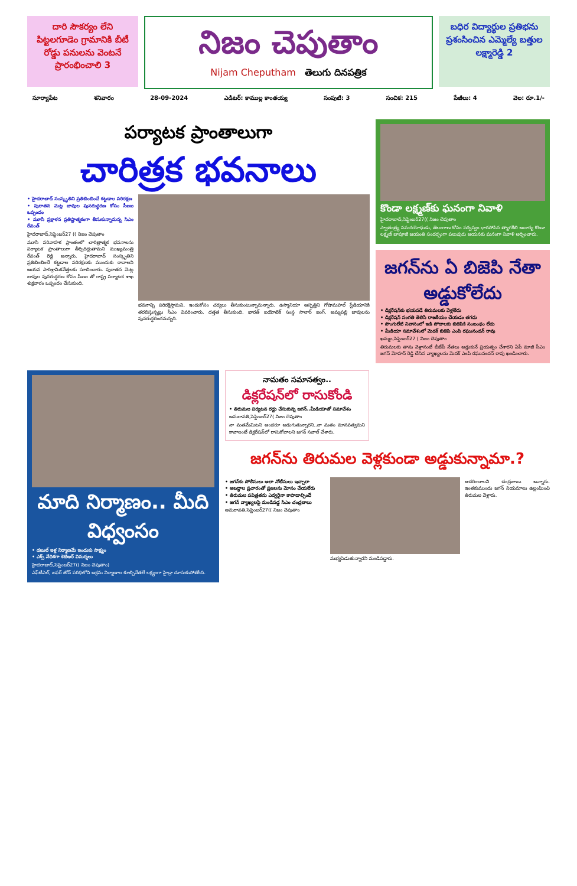దారి సౌకర్యం లేని పిట్టలగూడెం గ్రామానికి బీటీ రోడ్డు పనులను వెంటనే ప్రారంభించాలి 3
నిజం చెపుతాం
Nijam Cheputham తెలుగు దినపత్రిక
బధిర విద్యార్థుల ప్రతిభను ప్రశంసించిన ఎమ్మెల్యే బత్తుల లక్ష్మారెడ్డి 2
సూర్యాపేట శనివారం 28-09-2024 ఎడిటర్: కాముల్ల కాంతయ్య సంపుటి: 3 సంచిక: 215 పేజీలు: 4 వెల: రూ.1/-
పర్యాటక ప్రాంతాలుగా
చారిత్రక భవనాలు
• హైదరాబాద్ సంస్కృతిని ప్రతిబింబించే కట్టడాల పరిరక్షణ
• పురాతన మెట్ల బావుల పునరుద్ధరణ కోసం సీఐఐ ఒప్పందం
• మూసీ ప్రక్షాళన ప్రతిష్టాత్మకంగా తీసుకున్నామన్న సిఎం రేవంత్
హైదరాబాద్,సెప్టెంబర్27 (( నిజం చెపుతాం
మూసీ పరివాహక ప్రాంతంలో చారిత్రాత్మక భవనాలను పర్యాటక ప్రాంతాలుగా తీర్చిదిద్దుతామని ముఖ్యమంత్రి రేవంత్ రెడ్డి అన్నారు. హైదరాబాద్ సంస్కృతిని ప్రతిబింబించే కట్టడాల పరిరక్షణకు ముందుకు రావాలని ఆయన పారిశ్రామికవేత్తలకు సూచించారు. పురాతన మెట్ల బావుల పునరుద్ధరణ కోసం సీఐఐ తో రాష్ట్ర పర్యాటక శాఖ శుక్రవారం ఒప్పందం చేసుకుంది.
భవనాన్ని పరిరక్షిస్తామని, ఇందుకోసం చర్యలు తీసుకుంటున్నామన్నారు. ఉస్మానియా ఆస్పత్రిని గోషామహల్ స్టేడియానికి తరలిస్తున్నట్లు సీఎం వివరించారు. దత్తత తీసుకుంది. భారత్ బయోటెక్ సంస్థ సాలార్ జంగ్, అమ్మపల్లి బావులను పునరుద్ధరించనున్నది.
కొండా లక్ష్మణ్‌కు ఘనంగా నివాళి
హైదరాబాద్,సెప్టెంబర్27(( నిజం చెపుతాం
స్వాతంత్ర్య సమరయోధుడు, తెలంగాణ కోసం సర్వస్వం ధారపోసిన త్యాగశీలి ఆచార్య కొండా లక్ష్మణ్ బాపూజీ జయంతి సందర్భంగా పలువురు ఆయనకు ఘనంగా నివాళి అర్పించారు.
జగన్‌ను ఏ బిజెపి నేతా అడ్డుకోలేదు
• డిక్లరేషన్‌కు భయపడే తిరుమలకు వెళ్లలేదు
• డిక్లరేషన్ సంగతి తెలిసే రాజకీయం చేయడం తగదు
• పొంగులేటి నివాసంలో ఇడి సోదాలకు బిజెపికి సంబంధం లేదు
• మీడియా సమావేశంలో మెదక్ బిజెపి ఎంపి రఘునందన్ రావు
ఖమ్మం,సెప్టెంబర్27 ( నిజం చెపుతాం
తిరుమలకు తాను వెళ్లానంటే బీజేపీ నేతలు అడ్డుకునే ప్రయత్నం చేశారని ఏపీ మాజీ సీఎం జగన్ మోహన్ రెడ్డి చేసిన వ్యాఖ్యలను మెదక్ ఎంపీ రఘునందన్ రావు ఖండించారు.
మాది నిర్మాణం.. మీది విధ్వంసం
• డబుల్ ఇళ్ల నిర్మాణమే ఇందుకు సాక్ష్యం
• ఎక్స్ వేదికగా కెటిఆర్ విమర్శలు
హైదరాబాద్,సెప్టెంబర్27(( నిజం చెపుతాం)
ఎఫ్‌టీఎల్, బఫర్ జోన్ పరిధిలోని అక్రమ నిర్మాణాల కూల్చివేతలే లక్ష్యంగా హైడ్రా దూసుకుపోతోంది.
నామతం సమానత్వం..
డిక్లరేషన్‌లో రాసుకోండి
• తిరుమల పర్యటన రద్దు చేసుకున్న జగన్..మీడియాతో సమావేశం
అమరావతి,సెప్టెంబర్27( నిజం చెపుతాం
నా మతమేమిటని అందరూ అడుగుతున్నారని..నా మతం మానవత్వమని కావాలంటే డిక్లరేషన్‌లో రాసుకోవాలని జగన్ సవాల్ చేశారు.
జగన్‌ను తిరుమల వెళ్లకుండా అడ్డుకున్నామా.?
• జగన్‌కు పోలీసులు అలా నోటీసులు ఇచ్చారా
• అబద్ధాల ప్రచారంతో ప్రజలను మోసం చేయలేరు
• తిరుమల పవిత్రతను ఎవ్వరైనా కాపాడాల్సిందే
• జగన్ వ్యాఖ్యలపై మండిపడ్డ సిఎం చంద్రబాబు
అమరావతి,సెప్టెంబర్27(( నిజం చెపుతాం
మభ్యపెడుతున్నారని మండిపడ్డారు. ఆచరించాలని చంద్రబాబు అన్నారు. ఇంతకుముందు జగన్ నియమాలు ఉల్లంఘించి తిరుమల వెళ్లారు.